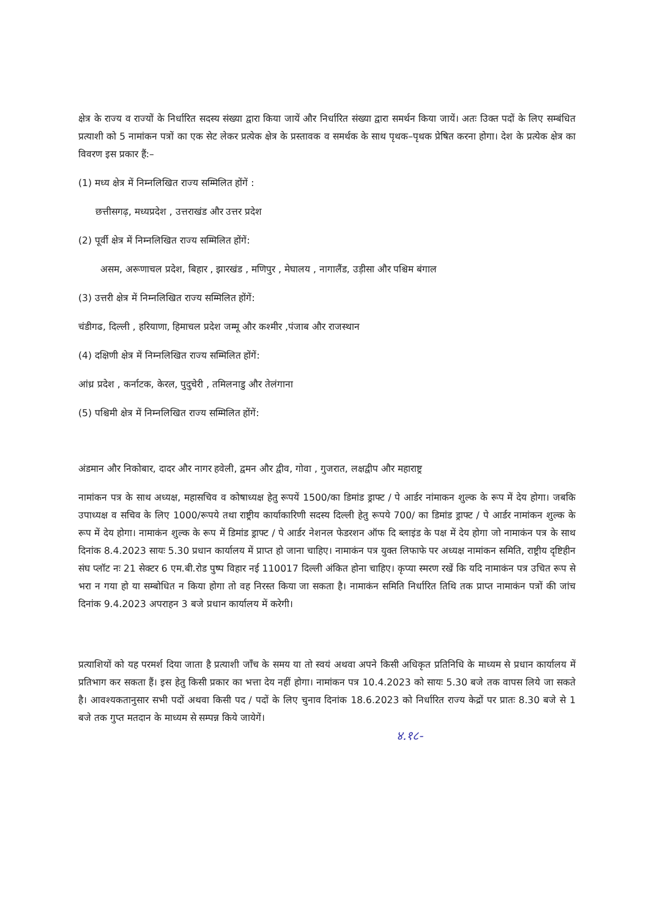क्षेत्र के राज्य व राज्यों के निर्धारित सदस्य संख्या द्वारा किया जायें और निर्धारित संख्या द्वारा समर्थन किया जायें। अतः उिक्त पदों के लिए सम्बंधित प्रत्याशी को 5 नामांकन पत्रों का एक सेट लेकर प्रत्येक क्षेत्र के प्रस्तावक व समर्थक के साथ पृथक–पृथक प्रेषित करना होगा। देश के प्रत्येक क्षेत्र का विवरण इस प्रकार हैं:–
(1) मध्य क्षेत्र में निम्नलिखित राज्य सम्मिलित होंगें :
छत्तीसगढ़, मध्यप्रदेश , उत्तराखंड और उत्तर प्रदेश
(2) पूर्वी क्षेत्र में निम्नलिखित राज्य सम्मिलित होंगें:
असम, अरूणाचल प्रदेश, बिहार , झारखंड , मणिपुर , मेघालय , नागालैंड, उड़ीसा और पश्चिम बंगाल
(3) उत्तरी क्षेत्र में निम्नलिखित राज्य सम्मिलित होंगें:
चंडीगढ, दिल्ली , हरियाणा, हिमाचल प्रदेश जम्मू और कश्मीर ,पंजाब और राजस्थान
(4) दक्षिणी क्षेत्र में निम्नलिखित राज्य सम्मिलित होंगें:
आंध्र प्रदेश , कर्नाटक, केरल, पुदुचेरी , तमिलनाडु और तेलंगाना
(5) पश्चिमी क्षेत्र में निम्नलिखित राज्य सम्मिलित होंगें:
अंडमान और निकोबार, दादर और नागर हवेली, द्वमन और द्वीव, गोवा , गुजरात, लक्षद्वीप और महाराष्ट्र
नामांकन पत्र के साथ अध्यक्ष, महासचिव व कोषाध्यक्ष हेतु रूपयें 1500/का डिमांड ड्राफ्ट / पे आर्डर नांमाकन शुल्क के रूप में देय होगा। जबकि उपाध्यक्ष व सचिव के लिए 1000/रूपये तथा राष्ट्रीय कार्याकारिणी सदस्य दिल्ली हेतु रूपये 700/ का डिमांड ड्राफ्ट / पे आर्डर नामांकन शुल्क के रूप में देय होगा। नामाकंन शुल्क के रूप में डिमांड ड्राफ्ट / पे आर्डर नेशनल फेडरशन ऑफ दि ब्लाइंड के पक्ष में देय होगा जो नामाकंन पत्र के साथ दिनांक 8.4.2023 सायः 5.30 प्रधान कार्यालय में प्राप्त हो जाना चाहिए। नामाकंन पत्र युक्त लिफाफे पर अध्यक्ष नामांकन समिति, राष्ट्रीय दृष्टिहीन संघ प्लॉट नः 21 सेक्टर 6 एम.बी.रोड पुष्प विहार नई 110017 दिल्ली अंकित होना चाहिए। कृप्या स्मरण रखें कि यदि नामाकंन पत्र उचित रूप से भरा न गया हो या सम्बोधित न किया होगा तो वह निरस्त किया जा सकता है। नामाकंन समिति निर्धारित तिथि तक प्राप्त नामाकंन पत्रों की जांच दिनांक 9.4.2023 अपराहन 3 बजे प्रधान कार्यालय में करेगी।
प्रत्याशियों को यह परमर्श दिया जाता है प्रत्याशी जाँच के समय या तो स्वयं अथवा अपने किसी अधिकृत प्रतिनिधि के माध्यम से प्रधान कार्यालय में प्रतिभाग कर सकता हैं। इस हेतु किसी प्रकार का भत्ता देय नहीं होगा। नामांकन पत्र 10.4.2023 को सायः 5.30 बजे तक वापस लिये जा सकते है। आवश्यकतानुसार सभी पदों अथवा किसी पद / पदों के लिए चुनाव दिनांक 18.6.2023 को निर्धारित राज्य केद्रों पर प्रातः 8.30 बजे से 1 बजे तक गुप्त मतदान के माध्यम से सम्पन्न किये जायेगें।
४.१८-